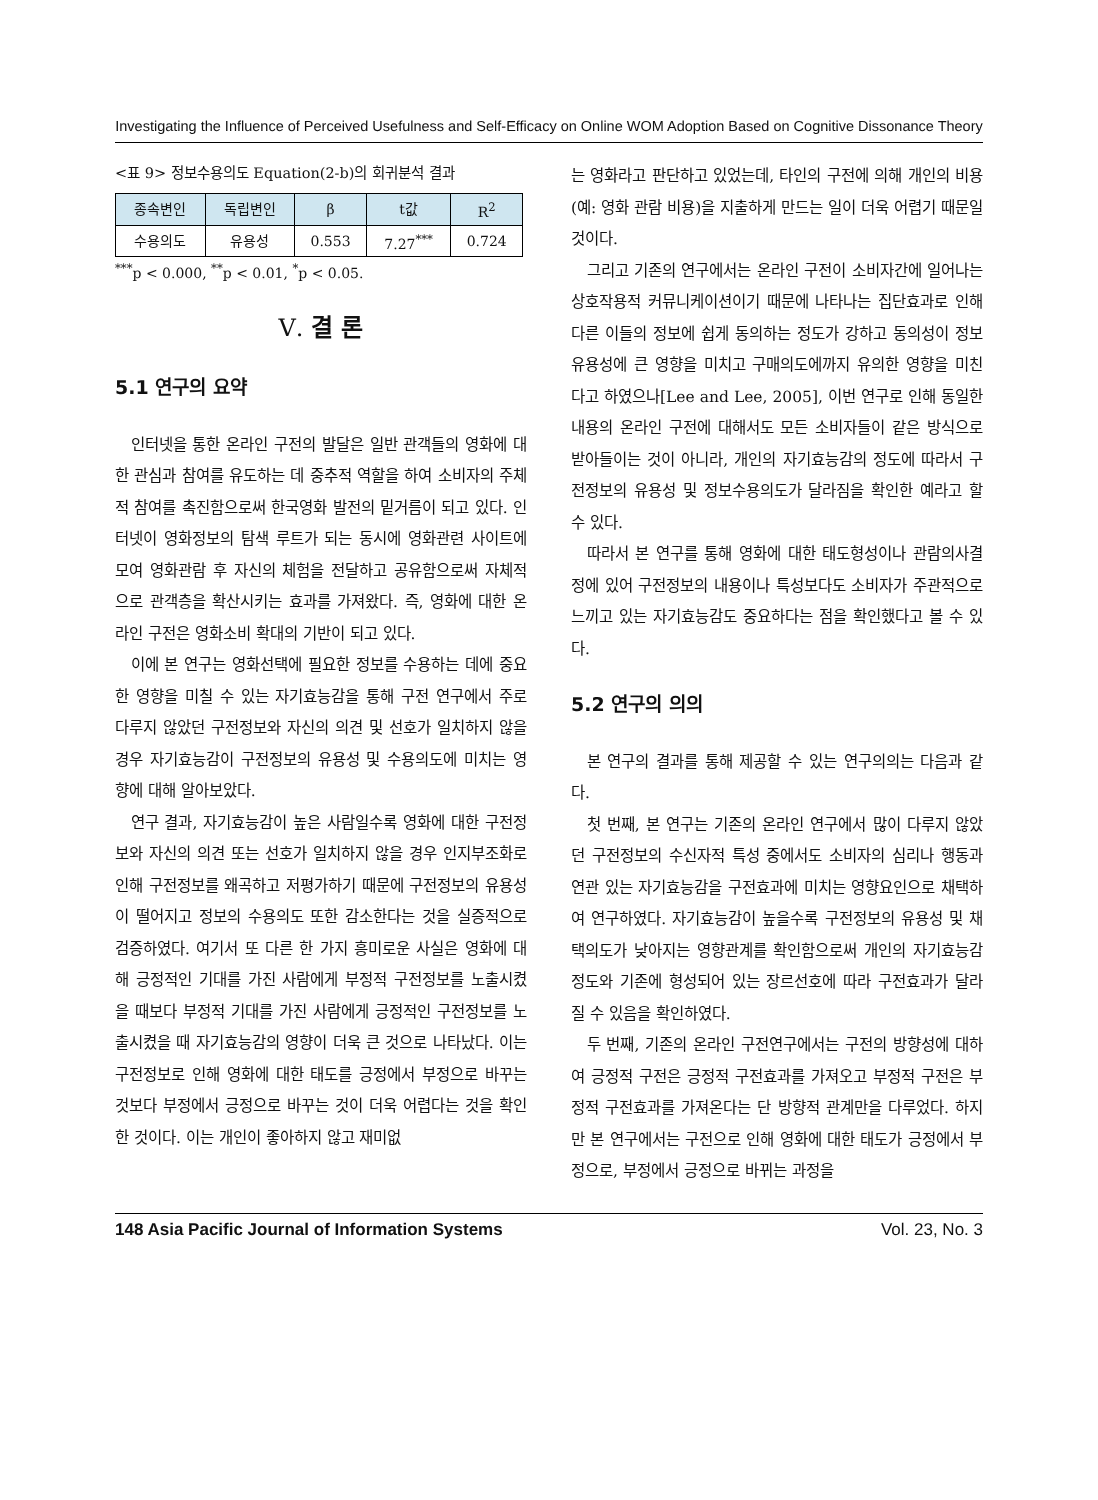Investigating the Influence of Perceived Usefulness and Self-Efficacy on Online WOM Adoption Based on Cognitive Dissonance Theory
<표 9> 정보수용의도 Equation(2-b)의 회귀분석 결과
| 종속변인 | 독립변인 | β | t값 | R<sup>2</sup> |
| --- | --- | --- | --- | --- |
| 수용의도 | 유용성 | 0.553 | 7.27<sup>***</sup> | 0.724 |
<sup>***</sup> p < 0.000, <sup>**</sup>p < 0.01, <sup>*</sup>p < 0.05.
Ⅴ. 결 론
5.1 연구의 요약
인터넷을 통한 온라인 구전의 발달은 일반 관객들의 영화에 대한 관심과 참여를 유도하는 데 중추적 역할을 하여 소비자의 주체적 참여를 촉진함으로써 한국영화 발전의 밑거름이 되고 있다. 인터넷이 영화정보의 탐색 루트가 되는 동시에 영화관련 사이트에 모여 영화관람 후 자신의 체험을 전달하고 공유함으로써 자체적으로 관객층을 확산시키는 효과를 가져왔다. 즉, 영화에 대한 온라인 구전은 영화소비 확대의 기반이 되고 있다.
이에 본 연구는 영화선택에 필요한 정보를 수용하는 데에 중요한 영향을 미칠 수 있는 자기효능감을 통해 구전 연구에서 주로 다루지 않았던 구전정보와 자신의 의견 및 선호가 일치하지 않을 경우 자기효능감이 구전정보의 유용성 및 수용의도에 미치는 영향에 대해 알아보았다.
연구 결과, 자기효능감이 높은 사람일수록 영화에 대한 구전정보와 자신의 의견 또는 선호가 일치하지 않을 경우 인지부조화로 인해 구전정보를 왜곡하고 저평가하기 때문에 구전정보의 유용성이 떨어지고 정보의 수용의도 또한 감소한다는 것을 실증적으로 검증하였다. 여기서 또 다른 한 가지 흥미로운 사실은 영화에 대해 긍정적인 기대를 가진 사람에게 부정적 구전정보를 노출시켰을 때보다 부정적 기대를 가진 사람에게 긍정적인 구전정보를 노출시켰을 때 자기효능감의 영향이 더욱 큰 것으로 나타났다. 이는 구전정보로 인해 영화에 대한 태도를 긍정에서 부정으로 바꾸는 것보다 부정에서 긍정으로 바꾸는 것이 더욱 어렵다는 것을 확인한 것이다. 이는 개인이 좋아하지 않고 재미없
는 영화라고 판단하고 있었는데, 타인의 구전에 의해 개인의 비용(예: 영화 관람 비용)을 지출하게 만드는 일이 더욱 어렵기 때문일 것이다.
그리고 기존의 연구에서는 온라인 구전이 소비자간에 일어나는 상호작용적 커뮤니케이션이기 때문에 나타나는 집단효과로 인해 다른 이들의 정보에 쉽게 동의하는 정도가 강하고 동의성이 정보유용성에 큰 영향을 미치고 구매의도에까지 유의한 영향을 미친다고 하였으나[Lee and Lee, 2005], 이번 연구로 인해 동일한 내용의 온라인 구전에 대해서도 모든 소비자들이 같은 방식으로 받아들이는 것이 아니라, 개인의 자기효능감의 정도에 따라서 구전정보의 유용성 및 정보수용의도가 달라짐을 확인한 예라고 할 수 있다.
따라서 본 연구를 통해 영화에 대한 태도형성이나 관람의사결정에 있어 구전정보의 내용이나 특성보다도 소비자가 주관적으로 느끼고 있는 자기효능감도 중요하다는 점을 확인했다고 볼 수 있다.
5.2 연구의 의의
본 연구의 결과를 통해 제공할 수 있는 연구의의는 다음과 같다.
첫 번째, 본 연구는 기존의 온라인 연구에서 많이 다루지 않았던 구전정보의 수신자적 특성 중에서도 소비자의 심리나 행동과 연관 있는 자기효능감을 구전효과에 미치는 영향요인으로 채택하여 연구하였다. 자기효능감이 높을수록 구전정보의 유용성 및 채택의도가 낮아지는 영향관계를 확인함으로써 개인의 자기효능감 정도와 기존에 형성되어 있는 장르선호에 따라 구전효과가 달라질 수 있음을 확인하였다.
두 번째, 기존의 온라인 구전연구에서는 구전의 방향성에 대하여 긍정적 구전은 긍정적 구전효과를 가져오고 부정적 구전은 부정적 구전효과를 가져온다는 단 방향적 관계만을 다루었다. 하지만 본 연구에서는 구전으로 인해 영화에 대한 태도가 긍정에서 부정으로, 부정에서 긍정으로 바뀌는 과정을
148 Asia Pacific Journal of Information Systems Vol. 23, No. 3